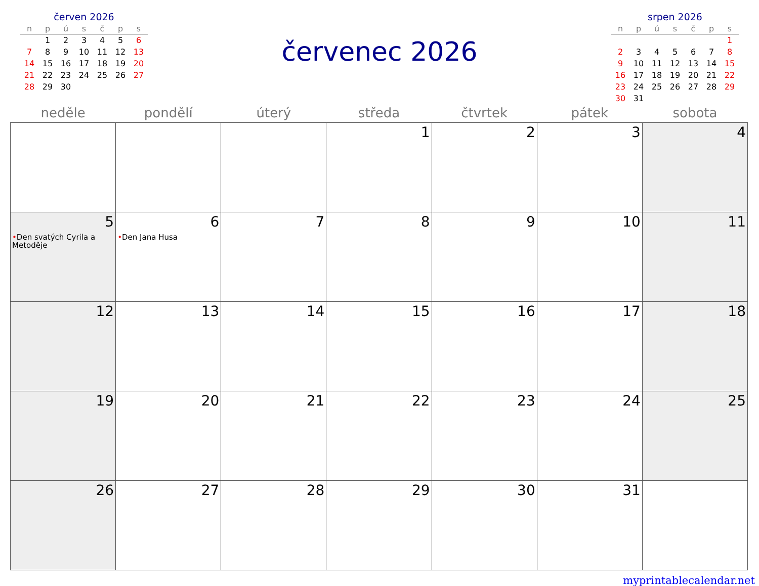červen 2026
| n | p | ú | s | č | p | s |
| --- | --- | --- | --- | --- | --- | --- |
| | 1 | 2 | 3 | 4 | 5 | 6 |
| 7 | 8 | 9 | 10 | 11 | 12 | 13 |
| 14 | 15 | 16 | 17 | 18 | 19 | 20 |
| 21 | 22 | 23 | 24 | 25 | 26 | 27 |
| 28 | 29 | 30 | | | | |
červenec 2026
srpen 2026
| n | p | ú | s | č | p | s |
| --- | --- | --- | --- | --- | --- | --- |
| | | | | | | 1 |
| 2 | 3 | 4 | 5 | 6 | 7 | 8 |
| 9 | 10 | 11 | 12 | 13 | 14 | 15 |
| 16 | 17 | 18 | 19 | 20 | 21 | 22 |
| 23 | 24 | 25 | 26 | 27 | 28 | 29 |
| 30 | 31 | | | | | |
| neděle | pondělí | úterý | středa | čtvrtek | pátek | sobota |
| --- | --- | --- | --- | --- | --- | --- |
| | | | 1 | 2 | 3 | 4 |
| 5 • Den svatých Cyrila a Metoděje | 6 • Den Jana Husa | 7 | 8 | 9 | 10 | 11 |
| 12 | 13 | 14 | 15 | 16 | 17 | 18 |
| 19 | 20 | 21 | 22 | 23 | 24 | 25 |
| 26 | 27 | 28 | 29 | 30 | 31 | |
myprintablecalendar.net